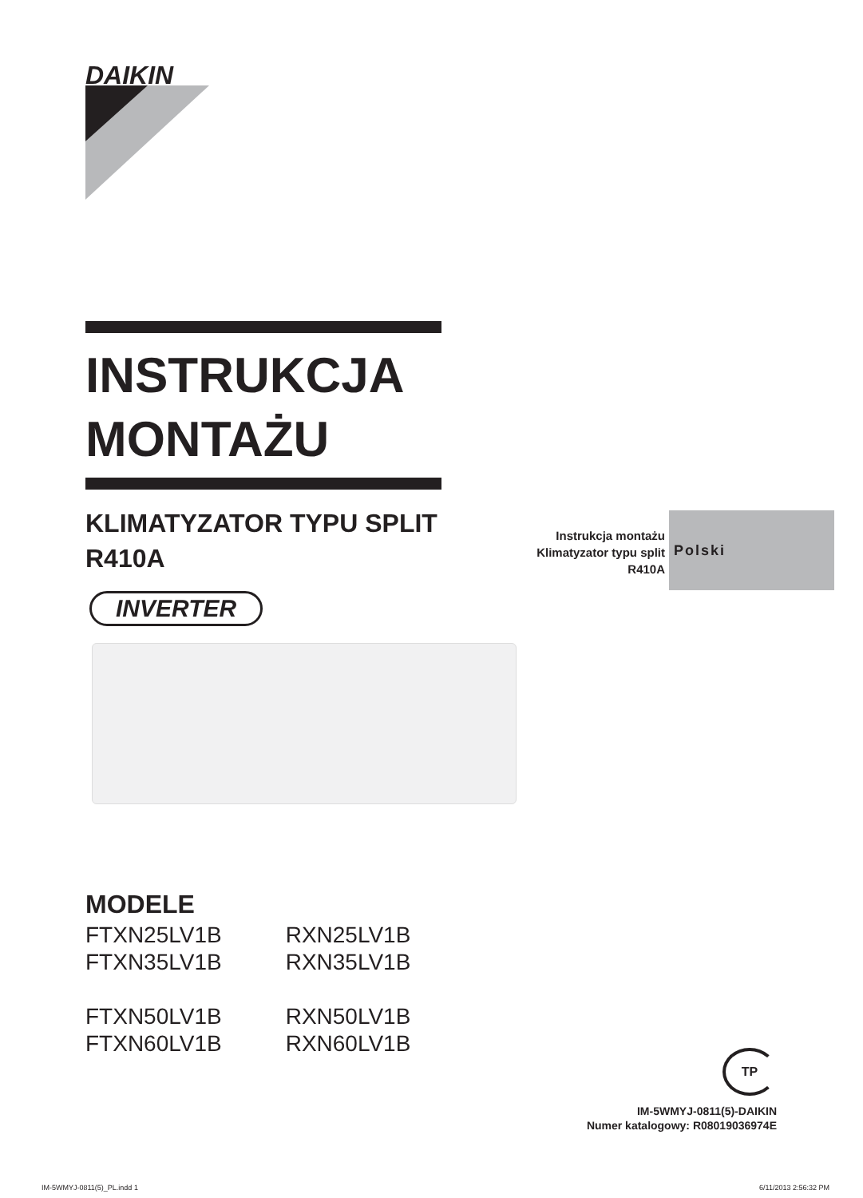DAIKIN
INSTRUKCJA
MONTAŻU
KLIMATYZATOR TYPU SPLIT
R410A
INVERTER
Instrukcja montażu
Klimatyzator typu split
R410A
Polski
MODELE
| FTXN25LV1B | RXN25LV1B |
| FTXN35LV1B | RXN35LV1B |
| FTXN50LV1B | RXN50LV1B |
| FTXN60LV1B | RXN60LV1B |
TP
IM-5WMYJ-0811(5)-DAIKIN
Numer katalogowy: R08019036974E
IM-5WMYJ-0811(5)_PL.indd 1 6/11/2013 2:56:32 PM